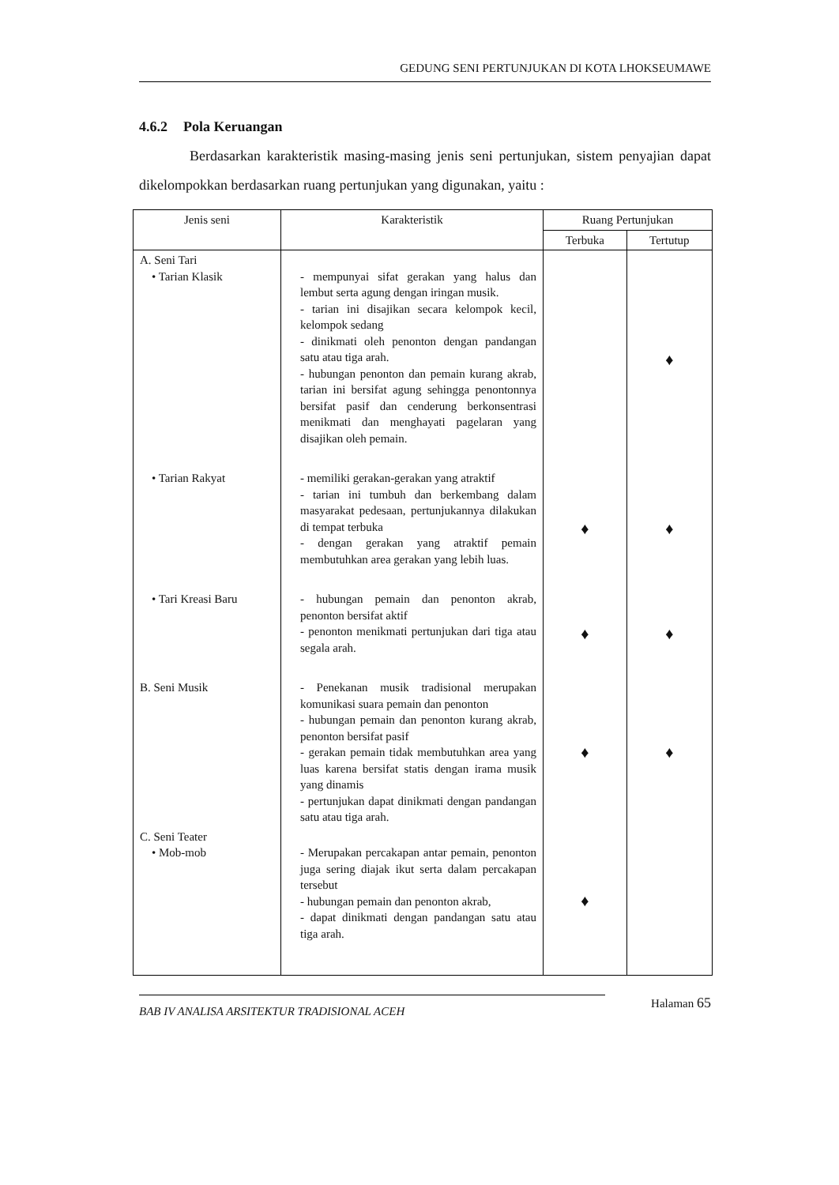GEDUNG SENI PERTUNJUKAN DI KOTA LHOKSEUMAWE
4.6.2 Pola Keruangan
Berdasarkan karakteristik masing-masing jenis seni pertunjukan, sistem penyajian dapat dikelompokkan berdasarkan ruang pertunjukan yang digunakan, yaitu :
| Jenis seni | Karakteristik | Ruang Pertunjukan | |
| --- | --- | --- | --- |
| | | Terbuka | Tertutup |
| A. Seni Tari • Tarian Klasik | - mempunyai sifat gerakan yang halus dan lembut serta agung dengan iringan musik. - tarian ini disajikan secara kelompok kecil, kelompok sedang - dinikmati oleh penonton dengan pandangan satu atau tiga arah. - hubungan penonton dan pemain kurang akrab, tarian ini bersifat agung sehingga penontonnya bersifat pasif dan cenderung berkonsentrasi menikmati dan menghayati pagelaran yang disajikan oleh pemain. | | ♦ |
| • Tarian Rakyat | - memiliki gerakan-gerakan yang atraktif - tarian ini tumbuh dan berkembang dalam masyarakat pedesaan, pertunjukannya dilakukan di tempat terbuka - dengan gerakan yang atraktif pemain membutuhkan area gerakan yang lebih luas. | ♦ | ♦ |
| • Tari Kreasi Baru | - hubungan pemain dan penonton akrab, penonton bersifat aktif - penonton menikmati pertunjukan dari tiga atau segala arah. | ♦ | ♦ |
| B. Seni Musik | - Penekanan musik tradisional merupakan komunikasi suara pemain dan penonton - hubungan pemain dan penonton kurang akrab, penonton bersifat pasif - gerakan pemain tidak membutuhkan area yang luas karena bersifat statis dengan irama musik yang dinamis - pertunjukan dapat dinikmati dengan pandangan satu atau tiga arah. | ♦ | ♦ |
| C. Seni Teater • Mob-mob | - Merupakan percakapan antar pemain, penonton juga sering diajak ikut serta dalam percakapan tersebut - hubungan pemain dan penonton akrab, - dapat dinikmati dengan pandangan satu atau tiga arah. | ♦ | |
BAB IV ANALISA ARSITEKTUR TRADISIONAL ACEH
Halaman 65